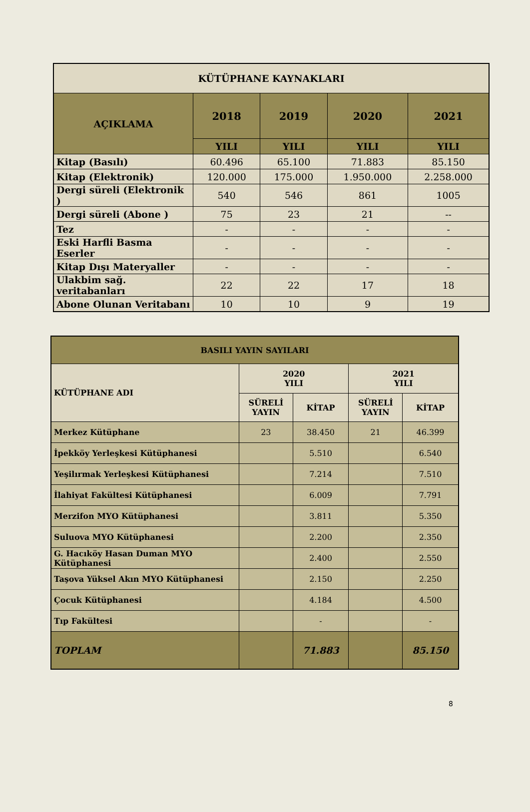| KÜTÜPHANE KAYNAKLARI | | | | |
| --- | --- | --- | --- | --- |
| AÇIKLAMA | 2018 | 2019 | 2020 | 2021 |
| | YILI | YILI | YILI | YILI |
| Kitap (Basılı) | 60.496 | 65.100 | 71.883 | 85.150 |
| Kitap (Elektronik) | 120.000 | 175.000 | 1.950.000 | 2.258.000 |
| Dergi süreli (Elektronik ) | 540 | 546 | 861 | 1005 |
| Dergi süreli (Abone ) | 75 | 23 | 21 | -- |
| Tez | - | - | - | - |
| Eski Harfli Basma Eserler | - | - | - | - |
| Kitap Dışı Materyaller | - | - | - | - |
| Ulakbim sağ. veritabanları | 22 | 22 | 17 | 18 |
| Abone Olunan Veritabanı | 10 | 10 | 9 | 19 |
| BASILI YAYIN SAYILARI | | | | |
| --- | --- | --- | --- | --- |
| KÜTÜPHANE ADI | 2020 YILI | | 2021 YILI | |
| | SÜRELİ YAYIN | KİTAP | SÜRELİ YAYIN | KİTAP |
| Merkez Kütüphane | 23 | 38.450 | 21 | 46.399 |
| İpekköy Yerleşkesi Kütüphanesi | | 5.510 | | 6.540 |
| Yeşilırmak Yerleşkesi Kütüphanesi | | 7.214 | | 7.510 |
| İlahiyat Fakültesi Kütüphanesi | | 6.009 | | 7.791 |
| Merzifon MYO Kütüphanesi | | 3.811 | | 5.350 |
| Suluova MYO Kütüphanesi | | 2.200 | | 2.350 |
| G. Hacıköy Hasan Duman MYO Kütüphanesi | | 2.400 | | 2.550 |
| Taşova Yüksel Akın MYO Kütüphanesi | | 2.150 | | 2.250 |
| Çocuk Kütüphanesi | | 4.184 | | 4.500 |
| Tıp Fakültesi | | - | | - |
| TOPLAM | | 71.883 | | 85.150 |
8